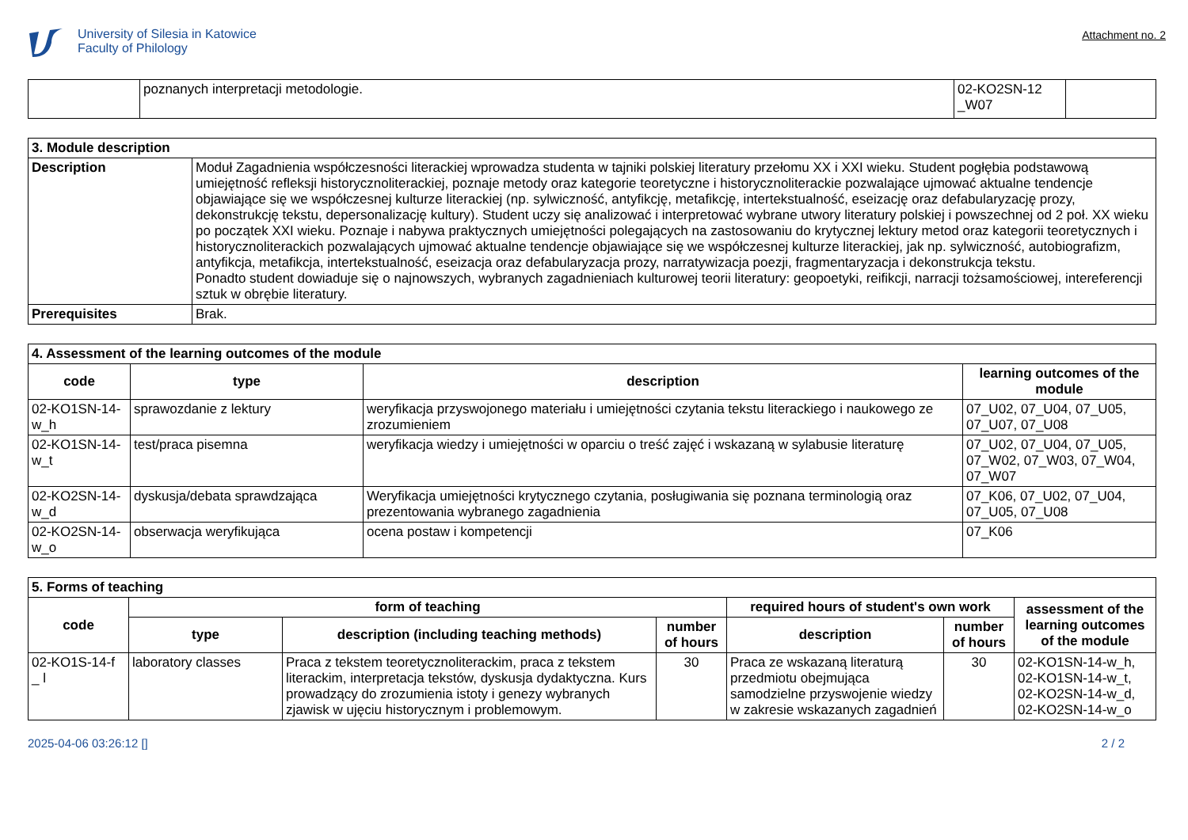University of Silesia in Katowice
Faculty of Philology
Attachment no. 2
| | poznanych interpretacji metodologie. | 02-KO2SN-12 _W07 | |
| 3. Module description | |
| --- | --- |
| Description | Moduł Zagadnienia współczesności literackiej wprowadza studenta w tajniki polskiej literatury przełomu XX i XXI wieku. Student pogłębia podstawową umiejętność refleksji historycznoliterackiej, poznaje metody oraz kategorie teoretyczne i historycznoliterackie pozwalające ujmować aktualne tendencje objawiające się we współczesnej kulturze literackiej (np. sylwiczność, antyfikcję, metafikcję, intertekstualność, eseizację oraz defabularyzację prozy, dekonstrukcję tekstu, depersonalizację kultury). Student uczy się analizować i interpretować wybrane utwory literatury polskiej i powszechnej od 2 poł. XX wieku po początek XXI wieku. Poznaje i nabywa praktycznych umiejętności polegających na zastosowaniu do krytycznej lektury metod oraz kategorii teoretycznych i historycznoliterackich pozwalających ujmować aktualne tendencje objawiające się we współczesnej kulturze literackiej, jak np. sylwiczność, autobiografizm, antyfikcja, metafikcja, intertekstualność, eseizacja oraz defabularyzacja prozy, narratywizacja poezji, fragmentaryzacja i dekonstrukcja tekstu. Ponadto student dowiaduje się o najnowszych, wybranych zagadnieniach kulturowej teorii literatury: geopoetyki, reifikcji, narracji tożsamościowej, intereferencji sztuk w obrębie literatury. |
| Prerequisites | Brak. |
| 4. Assessment of the learning outcomes of the module | | | |
| --- | --- | --- | --- |
| code | type | description | learning outcomes of the module |
| 02-KO1SN-14-w_h | sprawozdanie z lektury | weryfikacja przyswojonego materiału i umiejętności czytania tekstu literackiego i naukowego ze zrozumieniem | 07_U02, 07_U04, 07_U05, 07_U07, 07_U08 |
| 02-KO1SN-14-w_t | test/praca pisemna | weryfikacja wiedzy i umiejętności w oparciu o treść zajęć i wskazaną w sylabusie literaturę | 07_U02, 07_U04, 07_U05, 07_W02, 07_W03, 07_W04, 07_W07 |
| 02-KO2SN-14-w_d | dyskusja/debata sprawdzająca | Weryfikacja umiejętności krytycznego czytania, posługiwania się poznana terminologią oraz prezentowania wybranego zagadnienia | 07_K06, 07_U02, 07_U04, 07_U05, 07_U08 |
| 02-KO2SN-14-w_o | obserwacja weryfikująca | ocena postaw i kompetencji | 07_K06 |
| 5. Forms of teaching | | | | | | |
| --- | --- | --- | --- | --- | --- | --- |
| code | form of teaching | | | required hours of student's own work | | assessment of the learning outcomes of the module |
| | type | description (including teaching methods) | number of hours | description | number of hours | |
| 02-KO1S-14-f _ l | laboratory classes | Praca z tekstem teoretycznoliterackim, praca z tekstem literackim, interpretacja tekstów, dyskusja dydaktyczna. Kurs prowadzący do zrozumienia istoty i genezy wybranych zjawisk w ujęciu historycznym i problemowym. | 30 | Praca ze wskazaną literaturą przedmiotu obejmująca samodzielne przyswojenie wiedzy w zakresie wskazanych zagadnień | 30 | 02-KO1SN-14-w_h, 02-KO1SN-14-w_t, 02-KO2SN-14-w_d, 02-KO2SN-14-w_o |
2025-04-06 03:26:12 [] 2 / 2